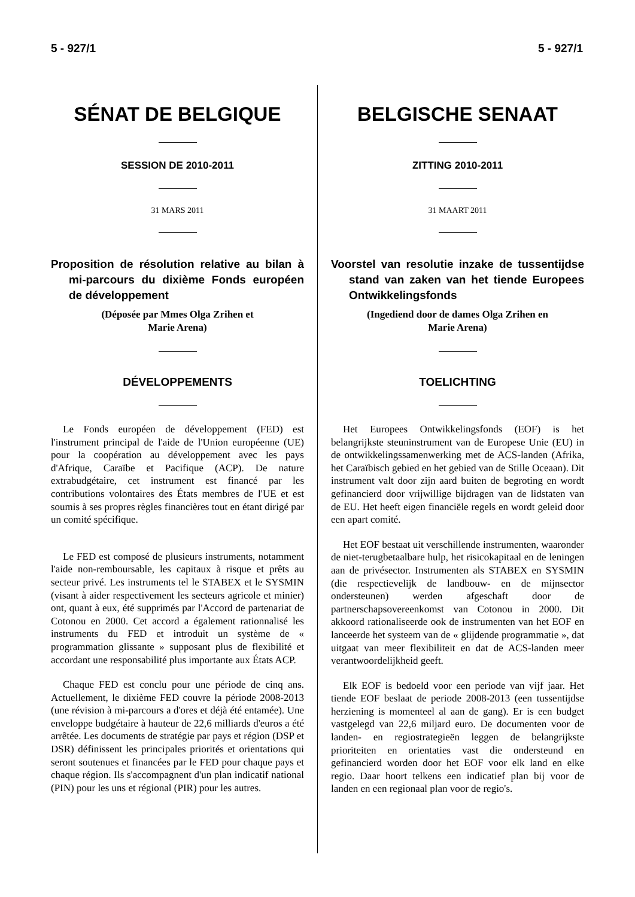5 - 927/1 5 - 927/1
SÉNAT DE BELGIQUE
SESSION DE 2010-2011
31 MARS 2011
Proposition de résolution relative au bilan à mi-parcours du dixième Fonds européen de développement
(Déposée par Mmes Olga Zrihen et
Marie Arena)
DÉVELOPPEMENTS
Le Fonds européen de développement (FED) est l'instrument principal de l'aide de l'Union européenne (UE) pour la coopération au développement avec les pays d'Afrique, Caraïbe et Pacifique (ACP). De nature extrabudgétaire, cet instrument est financé par les contributions volontaires des États membres de l'UE et est soumis à ses propres règles financières tout en étant dirigé par un comité spécifique.
Le FED est composé de plusieurs instruments, notamment l'aide non-remboursable, les capitaux à risque et prêts au secteur privé. Les instruments tel le STABEX et le SYSMIN (visant à aider respectivement les secteurs agricole et minier) ont, quant à eux, été supprimés par l'Accord de partenariat de Cotonou en 2000. Cet accord a également rationnalisé les instruments du FED et introduit un système de « programmation glissante » supposant plus de flexibilité et accordant une responsabilité plus importante aux États ACP.
Chaque FED est conclu pour une période de cinq ans. Actuellement, le dixième FED couvre la période 2008-2013 (une révision à mi-parcours a d'ores et déjà été entamée). Une enveloppe budgétaire à hauteur de 22,6 milliards d'euros a été arrêtée. Les documents de stratégie par pays et région (DSP et DSR) définissent les principales priorités et orientations qui seront soutenues et financées par le FED pour chaque pays et chaque région. Ils s'accompagnent d'un plan indicatif national (PIN) pour les uns et régional (PIR) pour les autres.
BELGISCHE SENAAT
ZITTING 2010-2011
31 MAART 2011
Voorstel van resolutie inzake de tussentijdse stand van zaken van het tiende Europees Ontwikkelingsfonds
(Ingediend door de dames Olga Zrihen en
Marie Arena)
TOELICHTING
Het Europees Ontwikkelingsfonds (EOF) is het belangrijkste steuninstrument van de Europese Unie (EU) in de ontwikkelingssamenwerking met de ACS-landen (Afrika, het Caraïbisch gebied en het gebied van de Stille Oceaan). Dit instrument valt door zijn aard buiten de begroting en wordt gefinancierd door vrijwillige bijdragen van de lidstaten van de EU. Het heeft eigen financiële regels en wordt geleid door een apart comité.
Het EOF bestaat uit verschillende instrumenten, waaronder de niet-terugbetaalbare hulp, het risicokapitaal en de leningen aan de privésector. Instrumenten als STABEX en SYSMIN (die respectievelijk de landbouw- en de mijnsector ondersteunen) werden afgeschaft door de partnerschapsovereenkomst van Cotonou in 2000. Dit akkoord rationaliseerde ook de instrumenten van het EOF en lanceerde het systeem van de « glijdende programmatie », dat uitgaat van meer flexibiliteit en dat de ACS-landen meer verantwoordelijkheid geeft.
Elk EOF is bedoeld voor een periode van vijf jaar. Het tiende EOF beslaat de periode 2008-2013 (een tussentijdse herziening is momenteel al aan de gang). Er is een budget vastgelegd van 22,6 miljard euro. De documenten voor de landen- en regiostrategieën leggen de belangrijkste prioriteiten en orientaties vast die ondersteund en gefinancierd worden door het EOF voor elk land en elke regio. Daar hoort telkens een indicatief plan bij voor de landen en een regionaal plan voor de regio's.